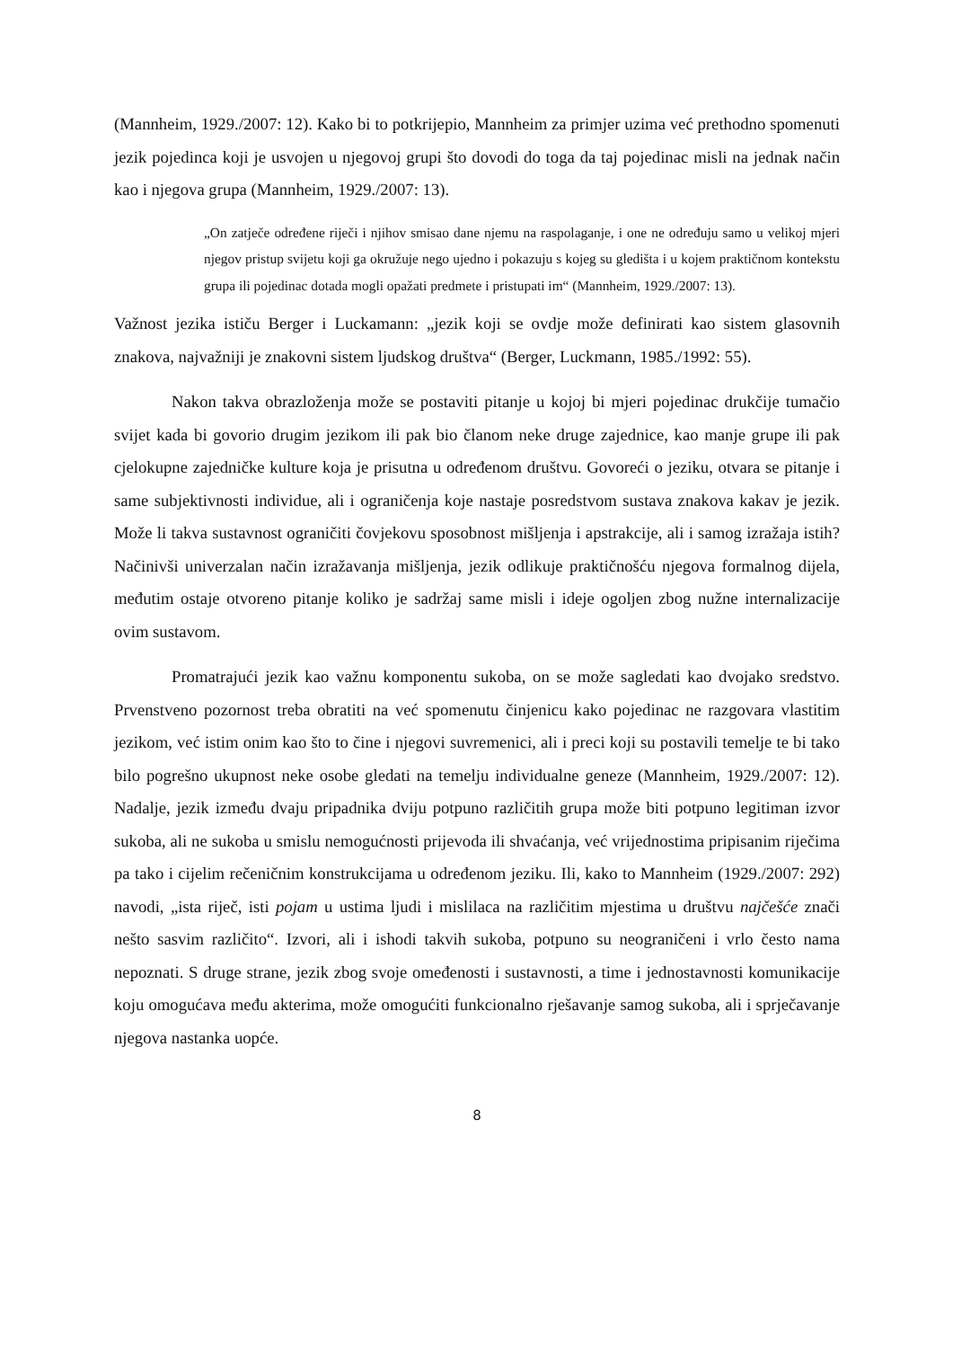(Mannheim, 1929./2007: 12). Kako bi to potkrijepio, Mannheim za primjer uzima već prethodno spomenuti jezik pojedinca koji je usvojen u njegovoj grupi što dovodi do toga da taj pojedinac misli na jednak način kao i njegova grupa (Mannheim, 1929./2007: 13).
„On zatječe određene riječi i njihov smisao dane njemu na raspolaganje, i one ne određuju samo u velikoj mjeri njegov pristup svijetu koji ga okružuje nego ujedno i pokazuju s kojeg su gledišta i u kojem praktičnom kontekstu grupa ili pojedinac dotada mogli opažati predmete i pristupati im“ (Mannheim, 1929./2007: 13).
Važnost jezika ističu Berger i Luckamann: „jezik koji se ovdje može definirati kao sistem glasovnih znakova, najvažniji je znakovni sistem ljudskog društva“ (Berger, Luckmann, 1985./1992: 55).
Nakon takva obrazloženja može se postaviti pitanje u kojoj bi mjeri pojedinac drukčije tumačio svijet kada bi govorio drugim jezikom ili pak bio članom neke druge zajednice, kao manje grupe ili pak cjelokupne zajedničke kulture koja je prisutna u određenom društvu. Govoreći o jeziku, otvara se pitanje i same subjektivnosti individue, ali i ograničenja koje nastaje posredstvom sustava znakova kakav je jezik. Može li takva sustavnost ograničiti čovjekovu sposobnost mišljenja i apstrakcije, ali i samog izražaja istih? Načinivši univerzalan način izražavanja mišljenja, jezik odlikuje praktičnošću njegova formalnog dijela, međutim ostaje otvoreno pitanje koliko je sadržaj same misli i ideje ogoljen zbog nužne internalizacije ovim sustavom.
Promatrajući jezik kao važnu komponentu sukoba, on se može sagledati kao dvojako sredstvo. Prvenstveno pozornost treba obratiti na već spomenutu činjenicu kako pojedinac ne razgovara vlastitim jezikom, već istim onim kao što to čine i njegovi suvremenici, ali i preci koji su postavili temelje te bi tako bilo pogrešno ukupnost neke osobe gledati na temelju individualne geneze (Mannheim, 1929./2007: 12). Nadalje, jezik između dvaju pripadnika dviju potpuno različitih grupa može biti potpuno legitiman izvor sukoba, ali ne sukoba u smislu nemogućnosti prijevoda ili shvaćanja, već vrijednostima pripisanim riječima pa tako i cijelim rečeničnim konstrukcijama u određenom jeziku. Ili, kako to Mannheim (1929./2007: 292) navodi, „ista riječ, isti pojam u ustima ljudi i mislilaca na različitim mjestima u društvu najčešće znači nešto sasvim različito“. Izvori, ali i ishodi takvih sukoba, potpuno su neograničeni i vrlo često nama nepoznati. S druge strane, jezik zbog svoje omeđenosti i sustavnosti, a time i jednostavnosti komunikacije koju omogućava među akterima, može omogućiti funkcionalno rješavanje samog sukoba, ali i sprječavanje njegova nastanka uopće.
8